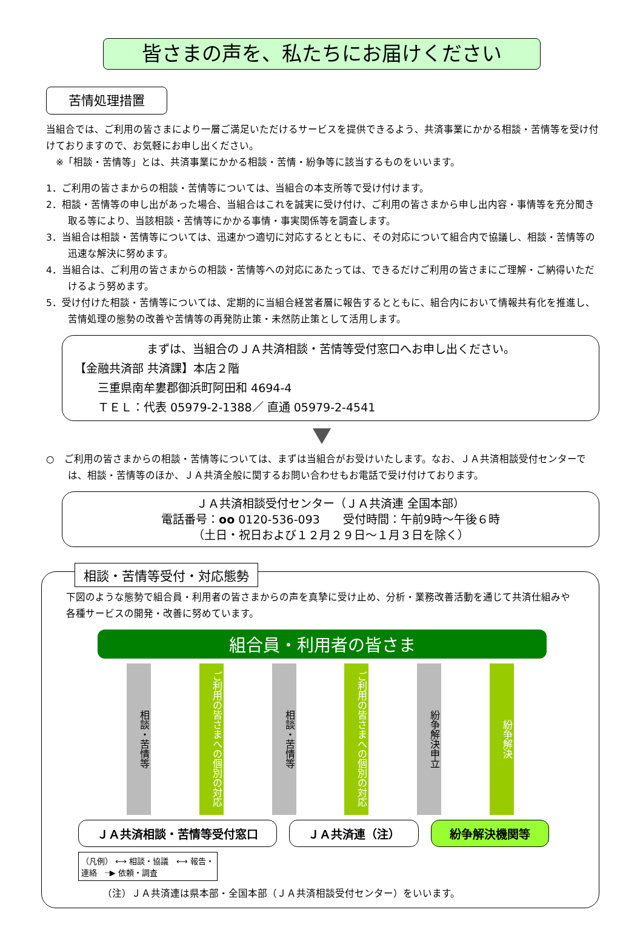皆さまの声を、私たちにお届けください
苦情処理措置
当組合では、ご利用の皆さまにより一層ご満足いただけるサービスを提供できるよう、共済事業にかかる相談・苦情等を受け付けておりますので、お気軽にお申し出ください。
　※「相談・苦情等」とは、共済事業にかかる相談・苦情・紛争等に該当するものをいいます。
1．ご利用の皆さまからの相談・苦情等については、当組合の本支所等で受け付けます。
2．相談・苦情等の申し出があった場合、当組合はこれを誠実に受け付け、ご利用の皆さまから申し出内容・事情等を充分聞き取る等により、当該相談・苦情等にかかる事情・事実関係等を調査します。
3．当組合は相談・苦情等については、迅速かつ適切に対応するとともに、その対応について組合内で協議し、相談・苦情等の迅速な解決に努めます。
4．当組合は、ご利用の皆さまからの相談・苦情等への対応にあたっては、できるだけご利用の皆さまにご理解・ご納得いただけるよう努めます。
5．受け付けた相談・苦情等については、定期的に当組合経営者層に報告するとともに、組合内において情報共有化を推進し、苦情処理の態勢の改善や苦情等の再発防止策・未然防止策として活用します。
まずは、当組合のＪＡ共済相談・苦情等受付窓口へお申し出ください。
【金融共済部 共済課】本店２階
　　三重県南牟婁郡御浜町阿田和 4694-4
　　ＴＥＬ：代表 05979-2-1388／ 直通 05979-2-4541
○　ご利用の皆さまからの相談・苦情等については、まずは当組合がお受けいたします。なお、ＪＡ共済相談受付センターでは、相談・苦情等のほか、ＪＡ共済全般に関するお問い合わせもお電話で受け付けております。
ＪＡ共済相談受付センター（ＪＡ共済連 全国本部）
電話番号：oo 0120-536-093　　受付時間：午前9時～午後６時
（土日・祝日および１２月２９日～１月３日を除く）
相談・苦情等受付・対応態勢
下図のような態勢で組合員・利用者の皆さまからの声を真摯に受け止め、分析・業務改善活動を通じて共済仕組みや各種サービスの開発・改善に努めています。
組合員・利用者の皆さま
相談・苦情等
ご利用の皆さまへの個別の対応
相談・苦情等
ご利用の皆さまへの個別の対応
紛争解決申立
紛争解決
ＪＡ共済相談・苦情等受付窓口 ＪＡ共済連（注） 紛争解決機関等
（凡例） ⟷ 相談・協議　⟷ 報告・連絡　┈▶ 依頼・調査
（注）ＪＡ共済連は県本部・全国本部（ＪＡ共済相談受付センター）をいいます。